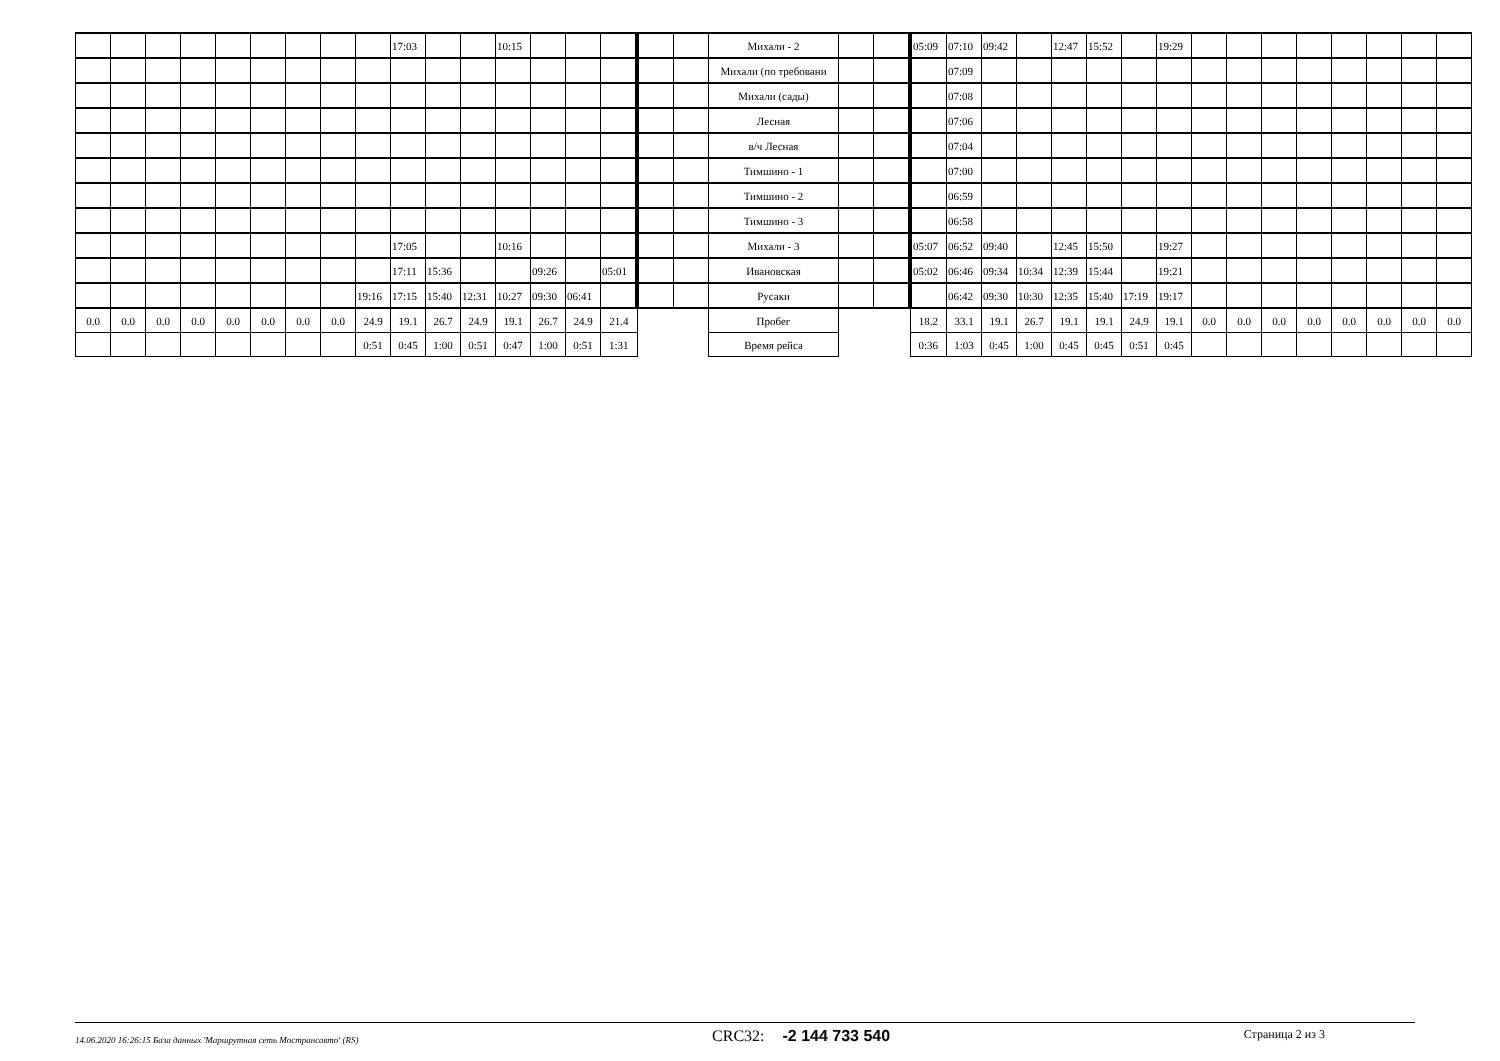| | | | | | | | | | 17:03 | | | 10:15 | | | | | | Михали - 2 | | | 05:09 | 07:10 | 09:42 | | 12:47 | 15:52 | | 19:29 | | | | | | | | |
| | | | | | | | | | | | | | | | | | | Михали (по требовани | | | | 07:09 | | | | | | | | | | | | | | |
| | | | | | | | | | | | | | | | | | | Михали (сады) | | | | 07:08 | | | | | | | | | | | | | | |
| | | | | | | | | | | | | | | | | | | Лесная | | | | 07:06 | | | | | | | | | | | | | | |
| | | | | | | | | | | | | | | | | | | в/ч Лесная | | | | 07:04 | | | | | | | | | | | | | | |
| | | | | | | | | | | | | | | | | | | Тимшино - 1 | | | | 07:00 | | | | | | | | | | | | | | |
| | | | | | | | | | | | | | | | | | | Тимшино - 2 | | | | 06:59 | | | | | | | | | | | | | | |
| | | | | | | | | | | | | | | | | | | Тимшино - 3 | | | | 06:58 | | | | | | | | | | | | | | |
| | | | | | | | | | 17:05 | | | 10:16 | | | | | | Михали - 3 | | | 05:07 | 06:52 | 09:40 | | 12:45 | 15:50 | | 19:27 | | | | | | | | |
| | | | | | | | | | 17:11 | 15:36 | | | 09:26 | | 05:01 | | | Ивановская | | | 05:02 | 06:46 | 09:34 | 10:34 | 12:39 | 15:44 | | 19:21 | | | | | | | | |
| | | | | | | | | 19:16 | 17:15 | 15:40 | 12:31 | 10:27 | 09:30 | 06:41 | | | | Русаки | | | | 06:42 | 09:30 | 10:30 | 12:35 | 15:40 | 17:19 | 19:17 | | | | | | | | |
| 0.0 | 0.0 | 0.0 | 0.0 | 0.0 | 0.0 | 0.0 | 0.0 | 24.9 | 19.1 | 26.7 | 24.9 | 19.1 | 26.7 | 24.9 | 21.4 | | | Пробег | | | 18.2 | 33.1 | 19.1 | 26.7 | 19.1 | 19.1 | 24.9 | 19.1 | 0.0 | 0.0 | 0.0 | 0.0 | 0.0 | 0.0 | 0.0 | 0.0 |
| | | | | | | | | 0:51 | 0:45 | 1:00 | 0:51 | 0:47 | 1:00 | 0:51 | 1:31 | | | Время рейса | | | 0:36 | 1:03 | 0:45 | 1:00 | 0:45 | 0:45 | 0:51 | 0:45 | | | | | | | | |
14.06.2020 16:26:15 База данных 'Маршрутная сеть Мострансавто' (RS) CRC32: -2 144 733 540 Страница 2 из 3